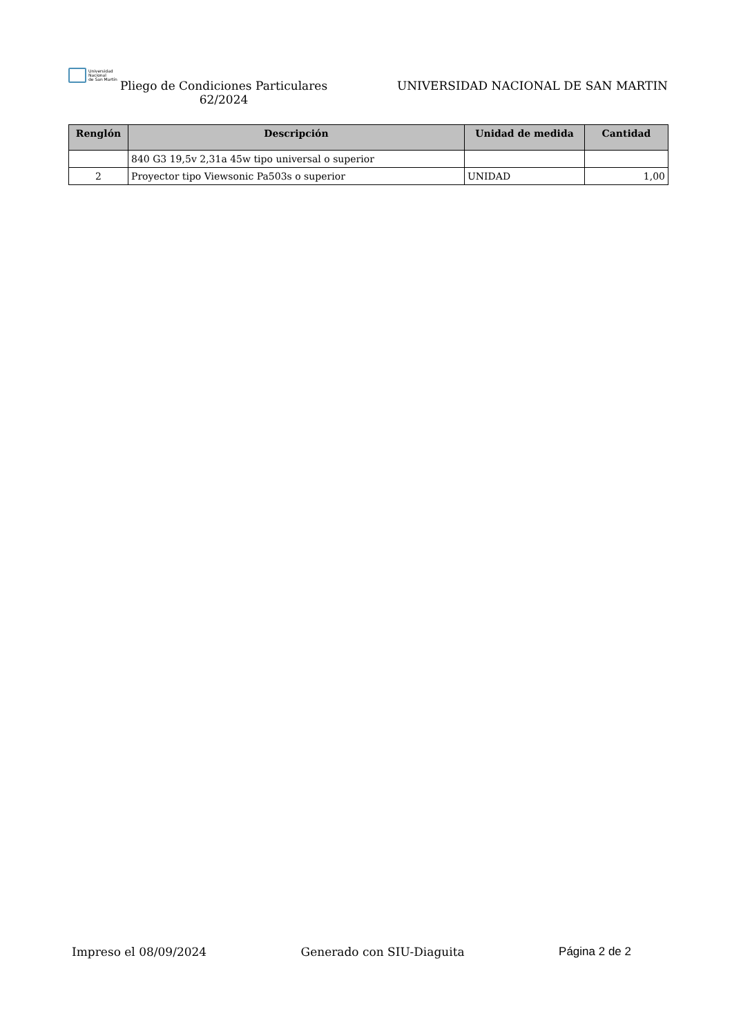Universidad
Nacional
de San Martín
Pliego de Condiciones Particulares
62/2024
UNIVERSIDAD NACIONAL DE SAN MARTIN
| Renglón | Descripción | Unidad de medida | Cantidad |
| --- | --- | --- | --- |
| | 840 G3 19,5v 2,31a 45w tipo universal o superior | | |
| 2 | Proyector tipo Viewsonic Pa503s o superior | UNIDAD | 1,00 |
Impreso el 08/09/2024 Generado con SIU-Diaguita Página 2 de 2